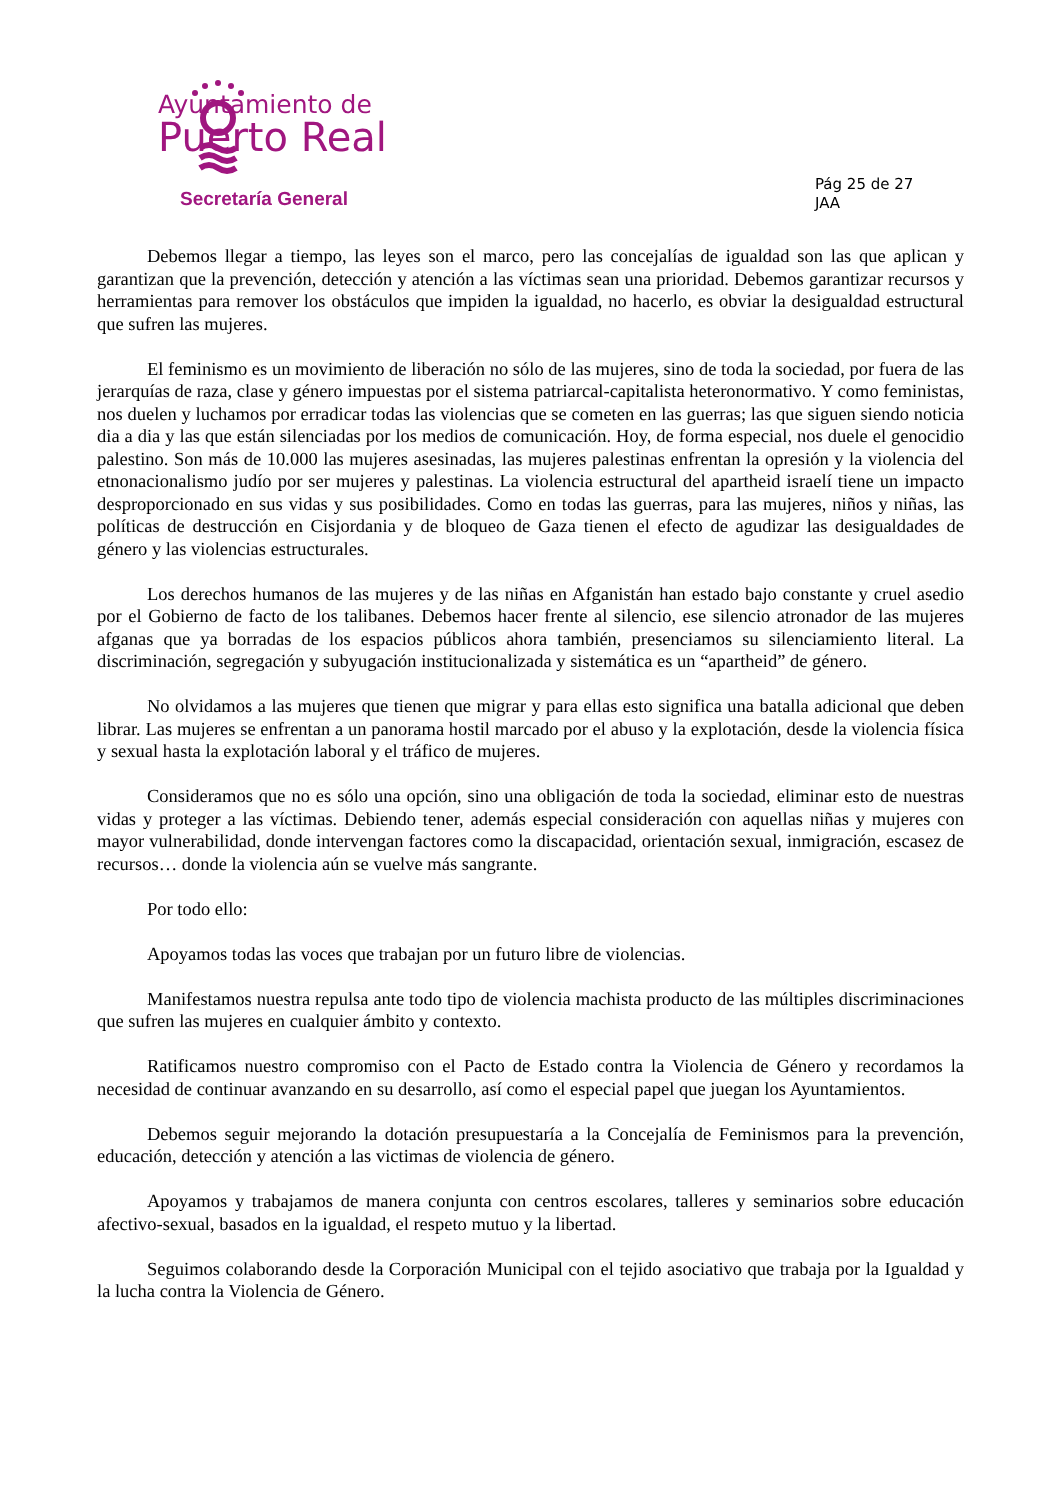Ayuntamiento de
Puerto Real
Secretaría General
Pág 25 de 27
JAA
Debemos llegar a tiempo, las leyes son el marco, pero las concejalías de igualdad son las que aplican y garantizan que la prevención, detección y atención a las víctimas sean una prioridad. Debemos garantizar recursos y herramientas para remover los obstáculos que impiden la igualdad, no hacerlo, es obviar la desigualdad estructural que sufren las mujeres.
El feminismo es un movimiento de liberación no sólo de las mujeres, sino de toda la sociedad, por fuera de las jerarquías de raza, clase y género impuestas por el sistema patriarcal-capitalista heteronormativo. Y como feministas, nos duelen y luchamos por erradicar todas las violencias que se cometen en las guerras; las que siguen siendo noticia dia a dia y las que están silenciadas por los medios de comunicación. Hoy, de forma especial, nos duele el genocidio palestino. Son más de 10.000 las mujeres asesinadas, las mujeres palestinas enfrentan la opresión y la violencia del etnonacionalismo judío por ser mujeres y palestinas. La violencia estructural del apartheid israelí tiene un impacto desproporcionado en sus vidas y sus posibilidades. Como en todas las guerras, para las mujeres, niños y niñas, las políticas de destrucción en Cisjordania y de bloqueo de Gaza tienen el efecto de agudizar las desigualdades de género y las violencias estructurales.
Los derechos humanos de las mujeres y de las niñas en Afganistán han estado bajo constante y cruel asedio por el Gobierno de facto de los talibanes. Debemos hacer frente al silencio, ese silencio atronador de las mujeres afganas que ya borradas de los espacios públicos ahora también, presenciamos su silenciamiento literal. La discriminación, segregación y subyugación institucionalizada y sistemática es un “apartheid” de género.
No olvidamos a las mujeres que tienen que migrar y para ellas esto significa una batalla adicional que deben librar. Las mujeres se enfrentan a un panorama hostil marcado por el abuso y la explotación, desde la violencia física y sexual hasta la explotación laboral y el tráfico de mujeres.
Consideramos que no es sólo una opción, sino una obligación de toda la sociedad, eliminar esto de nuestras vidas y proteger a las víctimas. Debiendo tener, además especial consideración con aquellas niñas y mujeres con mayor vulnerabilidad, donde intervengan factores como la discapacidad, orientación sexual, inmigración, escasez de recursos… donde la violencia aún se vuelve más sangrante.
Por todo ello:
Apoyamos todas las voces que trabajan por un futuro libre de violencias.
Manifestamos nuestra repulsa ante todo tipo de violencia machista producto de las múltiples discriminaciones que sufren las mujeres en cualquier ámbito y contexto.
Ratificamos nuestro compromiso con el Pacto de Estado contra la Violencia de Género y recordamos la necesidad de continuar avanzando en su desarrollo, así como el especial papel que juegan los Ayuntamientos.
Debemos seguir mejorando la dotación presupuestaría a la Concejalía de Feminismos para la prevención, educación, detección y atención a las victimas de violencia de género.
Apoyamos y trabajamos de manera conjunta con centros escolares, talleres y seminarios sobre educación afectivo-sexual, basados en la igualdad, el respeto mutuo y la libertad.
Seguimos colaborando desde la Corporación Municipal con el tejido asociativo que trabaja por la Igualdad y la lucha contra la Violencia de Género.